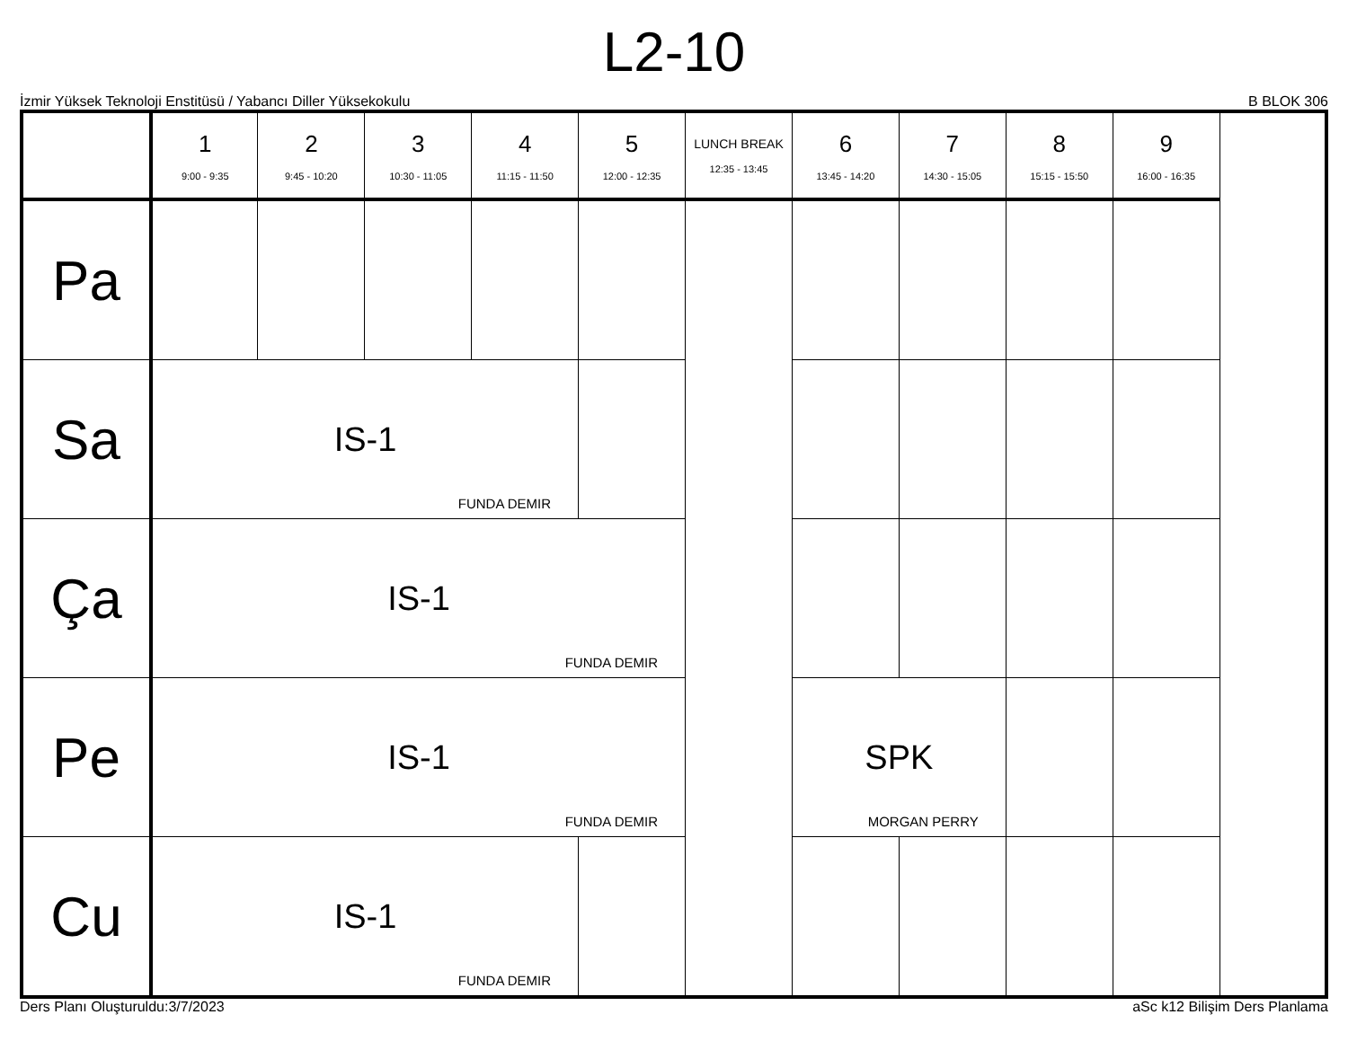L2-10
İzmir Yüksek Teknoloji Enstitüsü / Yabancı Diller Yüksekokulu B BLOK 306
| | 1 9:00 - 9:35 | 2 9:45 - 10:20 | 3 10:30 - 11:05 | 4 11:15 - 11:50 | 5 12:00 - 12:35 | LUNCH BREAK 12:35 - 13:45 | 6 13:45 - 14:20 | 7 14:30 - 15:05 | 8 15:15 - 15:50 | 9 16:00 - 16:35 |
| --- | --- | --- | --- | --- | --- | --- | --- | --- | --- | --- |
| Pa | | | | | | | | | | |
| Sa | IS-1 FUNDA DEMIR | | | | | | | | | |
| Ça | IS-1 FUNDA DEMIR | | | | | | | | | |
| Pe | IS-1 FUNDA DEMIR | | | | | | SPK MORGAN PERRY | | | |
| Cu | IS-1 FUNDA DEMIR | | | | | | | | | |
Ders Planı Oluşturuldu:3/7/2023 aSc k12 Bilişim Ders Planlama